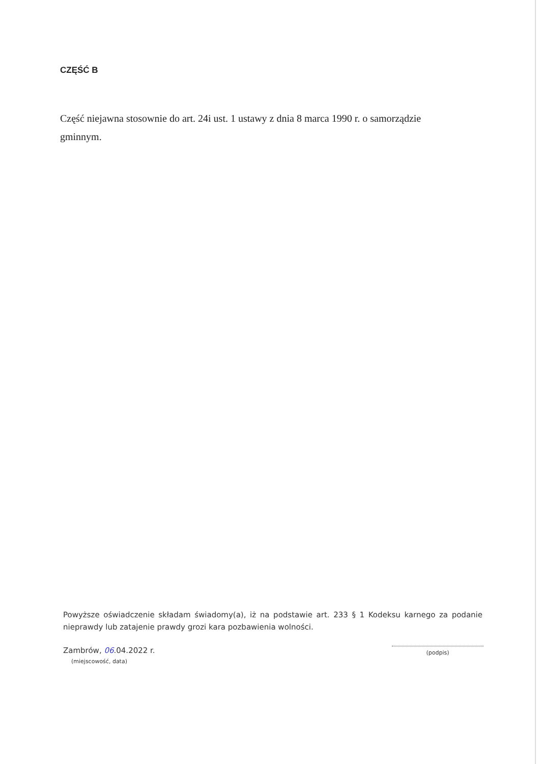CZĘŚĆ B
Część niejawna stosownie do art. 24i ust. 1 ustawy z dnia 8 marca 1990 r. o samorządzie gminnym.
Powyższe oświadczenie składam świadomy(a), iż na podstawie art. 233 § 1 Kodeksu karnego za podanie nieprawdy lub zatajenie prawdy grozi kara pozbawienia wolności.
Zambrów, 06.04.2022 r.
(miejscowość, data)
(podpis)